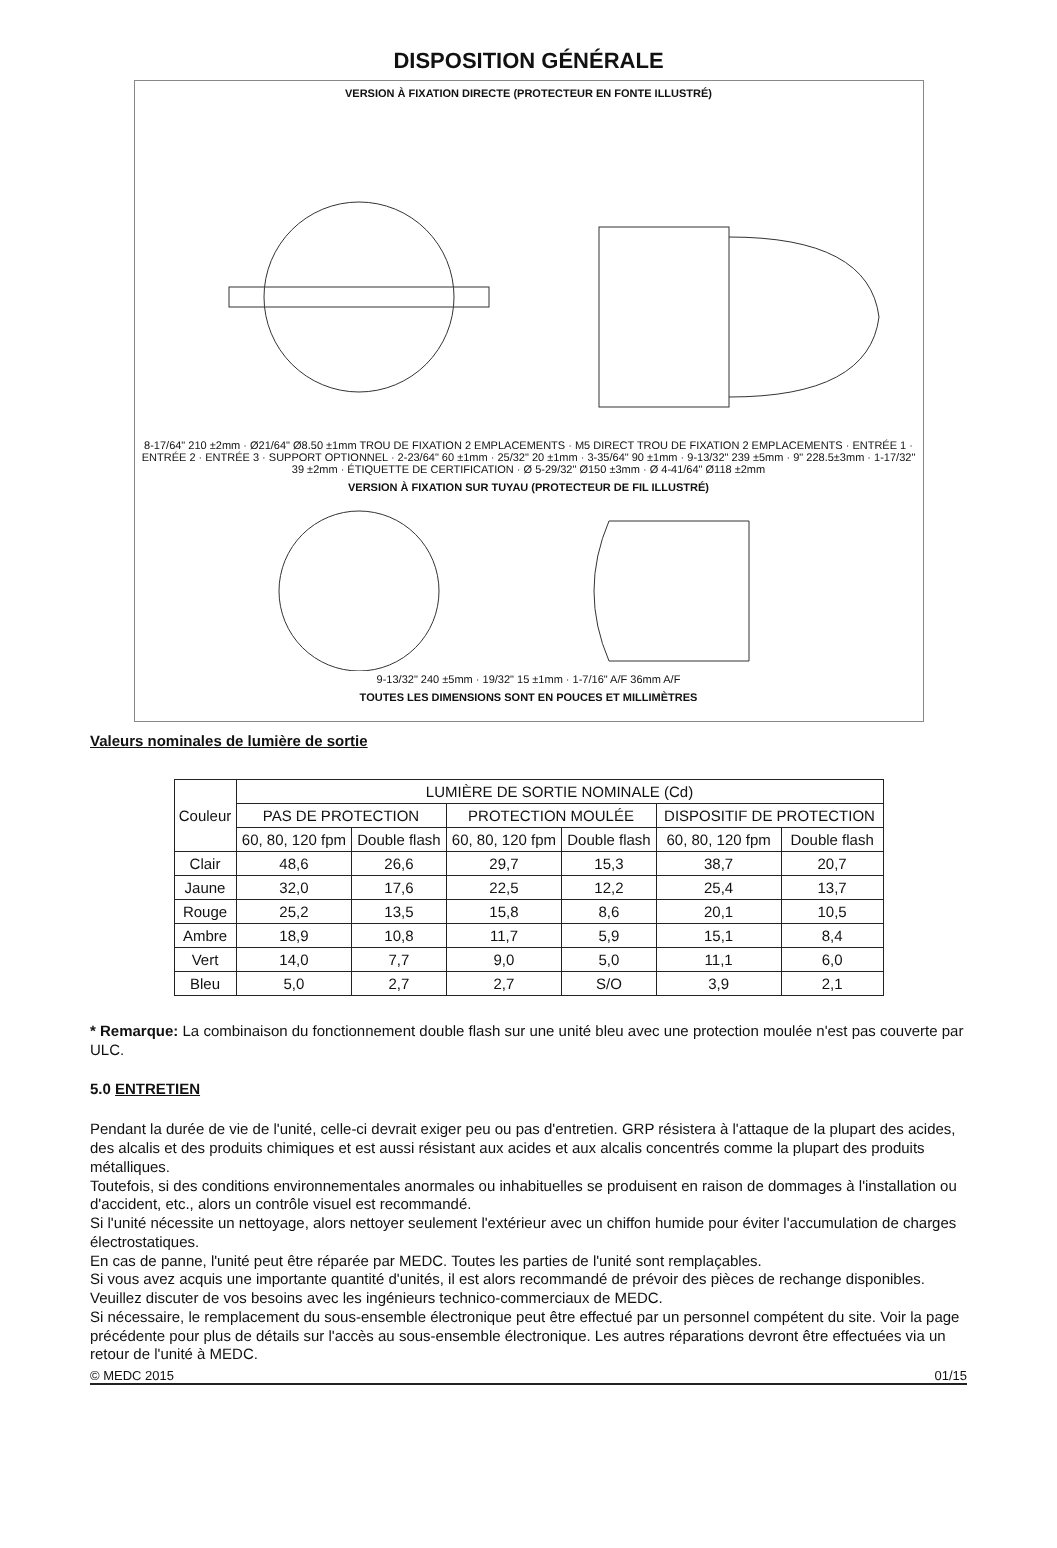DISPOSITION GÉNÉRALE
VERSION À FIXATION DIRECTE (PROTECTEUR EN FONTE ILLUSTRÉ)
8-17/64" 210 ±2mm · Ø21/64" Ø8.50 ±1mm TROU DE FIXATION 2 EMPLACEMENTS · M5 DIRECT TROU DE FIXATION 2 EMPLACEMENTS · ENTRÉE 1 · ENTRÉE 2 · ENTRÉE 3 · SUPPORT OPTIONNEL · 2-23/64" 60 ±1mm · 25/32" 20 ±1mm · 3-35/64" 90 ±1mm · 9-13/32" 239 ±5mm · 9" 228.5±3mm · 1-17/32" 39 ±2mm · ÉTIQUETTE DE CERTIFICATION · Ø 5-29/32" Ø150 ±3mm · Ø 4-41/64" Ø118 ±2mm
VERSION À FIXATION SUR TUYAU (PROTECTEUR DE FIL ILLUSTRÉ)
9-13/32" 240 ±5mm · 19/32" 15 ±1mm · 1-7/16" A/F 36mm A/F
TOUTES LES DIMENSIONS SONT EN POUCES ET MILLIMÈTRES
Valeurs nominales de lumière de sortie
| Couleur | LUMIÈRE DE SORTIE NOMINALE (Cd) | | | | | |
| --- | --- | --- | --- | --- | --- | --- |
| | PAS DE PROTECTION | | PROTECTION MOULÉE | | DISPOSITIF DE PROTECTION | |
| | 60, 80, 120 fpm | Double flash | 60, 80, 120 fpm | Double flash | 60, 80, 120 fpm | Double flash |
| Clair | 48,6 | 26,6 | 29,7 | 15,3 | 38,7 | 20,7 |
| Jaune | 32,0 | 17,6 | 22,5 | 12,2 | 25,4 | 13,7 |
| Rouge | 25,2 | 13,5 | 15,8 | 8,6 | 20,1 | 10,5 |
| Ambre | 18,9 | 10,8 | 11,7 | 5,9 | 15,1 | 8,4 |
| Vert | 14,0 | 7,7 | 9,0 | 5,0 | 11,1 | 6,0 |
| Bleu | 5,0 | 2,7 | 2,7 | S/O | 3,9 | 2,1 |
* Remarque: La combinaison du fonctionnement double flash sur une unité bleu avec une protection moulée n'est pas couverte par ULC.
5.0 ENTRETIEN
Pendant la durée de vie de l'unité, celle-ci devrait exiger peu ou pas d'entretien. GRP résistera à l'attaque de la plupart des acides, des alcalis et des produits chimiques et est aussi résistant aux acides et aux alcalis concentrés comme la plupart des produits métalliques.
Toutefois, si des conditions environnementales anormales ou inhabituelles se produisent en raison de dommages à l'installation ou d'accident, etc., alors un contrôle visuel est recommandé.
Si l'unité nécessite un nettoyage, alors nettoyer seulement l'extérieur avec un chiffon humide pour éviter l'accumulation de charges électrostatiques.
En cas de panne, l'unité peut être réparée par MEDC. Toutes les parties de l'unité sont remplaçables.
Si vous avez acquis une importante quantité d'unités, il est alors recommandé de prévoir des pièces de rechange disponibles. Veuillez discuter de vos besoins avec les ingénieurs technico-commerciaux de MEDC.
Si nécessaire, le remplacement du sous-ensemble électronique peut être effectué par un personnel compétent du site. Voir la page précédente pour plus de détails sur l'accès au sous-ensemble électronique. Les autres réparations devront être effectuées via un retour de l'unité à MEDC.
© MEDC 2015 01/15